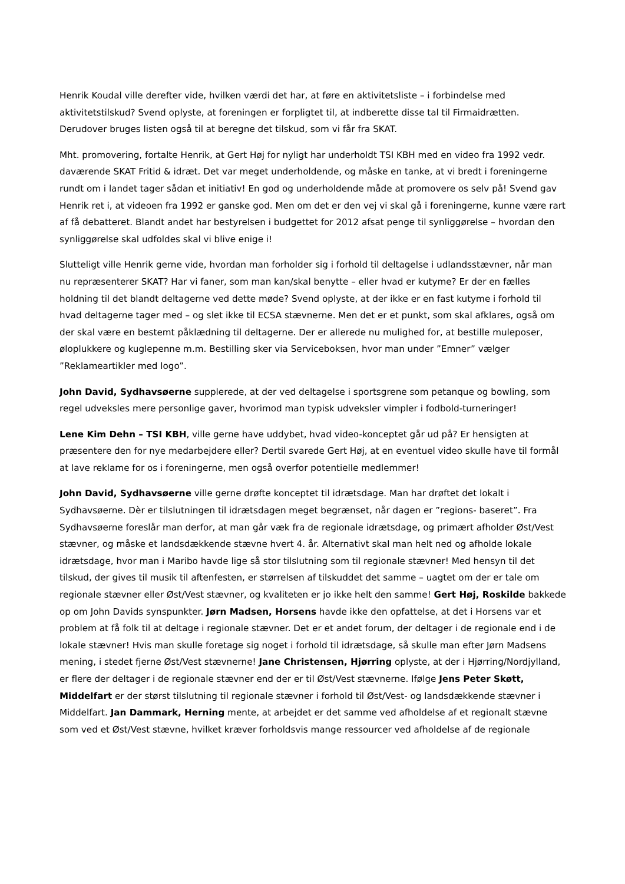Henrik Koudal ville derefter vide, hvilken værdi det har, at føre en aktivitetsliste – i forbindelse med aktivitetstilskud? Svend oplyste, at foreningen er forpligtet til, at indberette disse tal til Firmaidrætten. Derudover bruges listen også til at beregne det tilskud, som vi får fra SKAT.
Mht. promovering, fortalte Henrik, at Gert Høj for nyligt har underholdt TSI KBH med en video fra 1992 vedr. daværende SKAT Fritid & idræt. Det var meget underholdende, og måske en tanke, at vi bredt i foreningerne rundt om i landet tager sådan et initiativ! En god og underholdende måde at promovere os selv på! Svend gav Henrik ret i, at videoen fra 1992 er ganske god. Men om det er den vej vi skal gå i foreningerne, kunne være rart af få debatteret. Blandt andet har bestyrelsen i budgettet for 2012 afsat penge til synliggørelse – hvordan den synliggørelse skal udfoldes skal vi blive enige i!
Slutteligt ville Henrik gerne vide, hvordan man forholder sig i forhold til deltagelse i udlandsstævner, når man nu repræsenterer SKAT? Har vi faner, som man kan/skal benytte – eller hvad er kutyme? Er der en fælles holdning til det blandt deltagerne ved dette møde? Svend oplyste, at der ikke er en fast kutyme i forhold til hvad deltagerne tager med – og slet ikke til ECSA stævnerne. Men det er et punkt, som skal afklares, også om der skal være en bestemt påklædning til deltagerne. Der er allerede nu mulighed for, at bestille muleposer, øloplukkere og kuglepenne m.m. Bestilling sker via Serviceboksen, hvor man under ”Emner” vælger ”Reklameartikler med logo”.
John David, Sydhavsøerne supplerede, at der ved deltagelse i sportsgrene som petanque og bowling, som regel udveksles mere personlige gaver, hvorimod man typisk udveksler vimpler i fodbold-turneringer!
Lene Kim Dehn – TSI KBH, ville gerne have uddybet, hvad video-konceptet går ud på? Er hensigten at præsentere den for nye medarbejdere eller? Dertil svarede Gert Høj, at en eventuel video skulle have til formål at lave reklame for os i foreningerne, men også overfor potentielle medlemmer!
John David, Sydhavsøerne ville gerne drøfte konceptet til idrætsdage. Man har drøftet det lokalt i Sydhavsøerne. Dèr er tilslutningen til idrætsdagen meget begrænset, når dagen er ”regions- baseret”. Fra Sydhavsøerne foreslår man derfor, at man går væk fra de regionale idrætsdage, og primært afholder Øst/Vest stævner, og måske et landsdækkende stævne hvert 4. år. Alternativt skal man helt ned og afholde lokale idrætsdage, hvor man i Maribo havde lige så stor tilslutning som til regionale stævner! Med hensyn til det tilskud, der gives til musik til aftenfesten, er størrelsen af tilskuddet det samme – uagtet om der er tale om regionale stævner eller Øst/Vest stævner, og kvaliteten er jo ikke helt den samme! Gert Høj, Roskilde bakkede op om John Davids synspunkter. Jørn Madsen, Horsens havde ikke den opfattelse, at det i Horsens var et problem at få folk til at deltage i regionale stævner. Det er et andet forum, der deltager i de regionale end i de lokale stævner! Hvis man skulle foretage sig noget i forhold til idrætsdage, så skulle man efter Jørn Madsens mening, i stedet fjerne Øst/Vest stævnerne! Jane Christensen, Hjørring oplyste, at der i Hjørring/Nordjylland, er flere der deltager i de regionale stævner end der er til Øst/Vest stævnerne. Ifølge Jens Peter Skøtt, Middelfart er der størst tilslutning til regionale stævner i forhold til Øst/Vest- og landsdækkende stævner i Middelfart. Jan Dammark, Herning mente, at arbejdet er det samme ved afholdelse af et regionalt stævne som ved et Øst/Vest stævne, hvilket kræver forholdsvis mange ressourcer ved afholdelse af de regionale